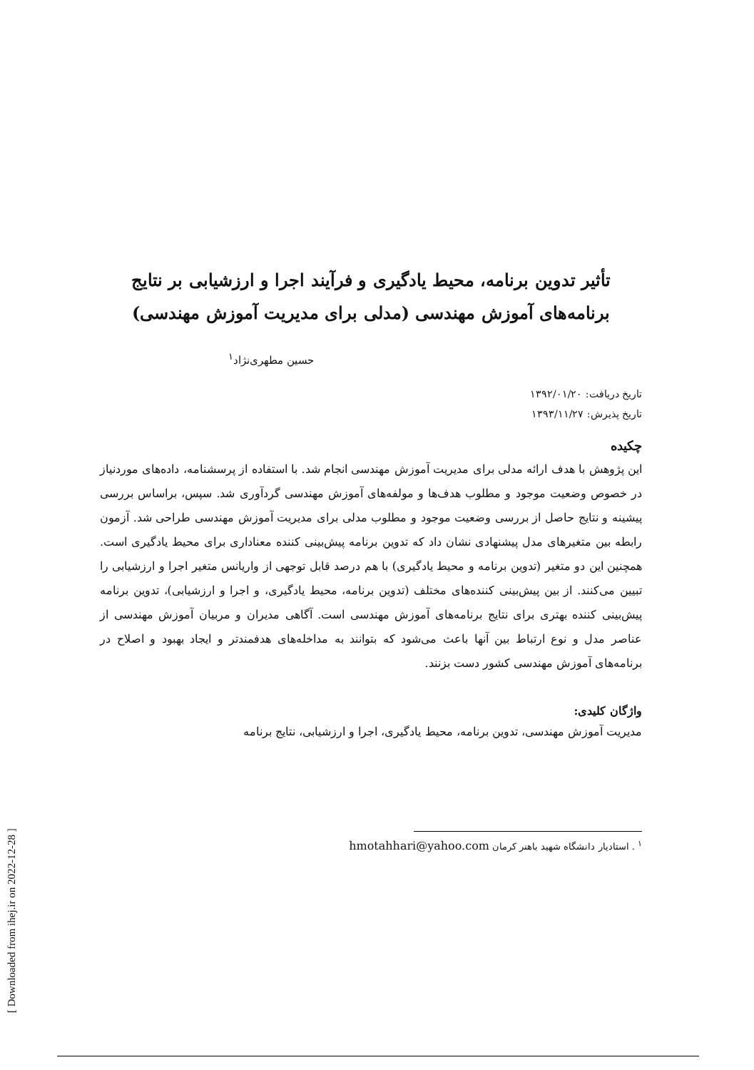[ Downloaded from ihej.ir on 2022-12-28 ]
تأثیر تدوین برنامه، محیط یادگیری و فرآیند اجرا و ارزشیابی بر نتایج
برنامه‌های آموزش مهندسی (مدلی برای مدیریت آموزش مهندسی)
حسین مطهری‌نژاد<sup>۱</sup>
تاریخ دریافت: ۱۳۹۲/۰۱/۲۰
تاریخ پذیرش: ۱۳۹۳/۱۱/۲۷
چکیده
این پژوهش با هدف ارائه مدلی برای مدیریت آموزش مهندسی انجام شد. با استفاده از پرسشنامه، داده‌های موردنیاز در خصوص وضعیت موجود و مطلوب هدف‌ها و مولفه‌های آموزش مهندسی گردآوری شد. سپس، براساس بررسی پیشینه و نتایج حاصل از بررسی وضعیت موجود و مطلوب مدلی برای مدیریت آموزش مهندسی طراحی شد. آزمون رابطه بین متغیرهای مدل پیشنهادی نشان داد که تدوین برنامه پیش‌بینی کننده معناداری برای محیط یادگیری است. همچنین این دو متغیر (تدوین برنامه و محیط یادگیری) با هم درصد قابل توجهی از واریانس متغیر اجرا و ارزشیابی را تبیین می‌کنند. از بین پیش‌بینی کننده‌های مختلف (تدوین برنامه، محیط یادگیری، و اجرا و ارزشیابی)، تدوین برنامه پیش‌بینی کننده بهتری برای نتایج برنامه‌های آموزش مهندسی است. آگاهی مدیران و مربیان آموزش مهندسی از عناصر مدل و نوع ارتباط بین آنها باعث می‌شود که بتوانند به مداخله‌های هدفمندتر و ایجاد بهبود و اصلاح در برنامه‌های آموزش مهندسی کشور دست بزنند.
واژگان کلیدی:
مدیریت آموزش مهندسی، تدوین برنامه، محیط یادگیری، اجرا و ارزشیابی، نتایج برنامه
<sup>۱</sup> . استادیار دانشگاه شهید باهنر کرمان hmotahhari@yahoo.com